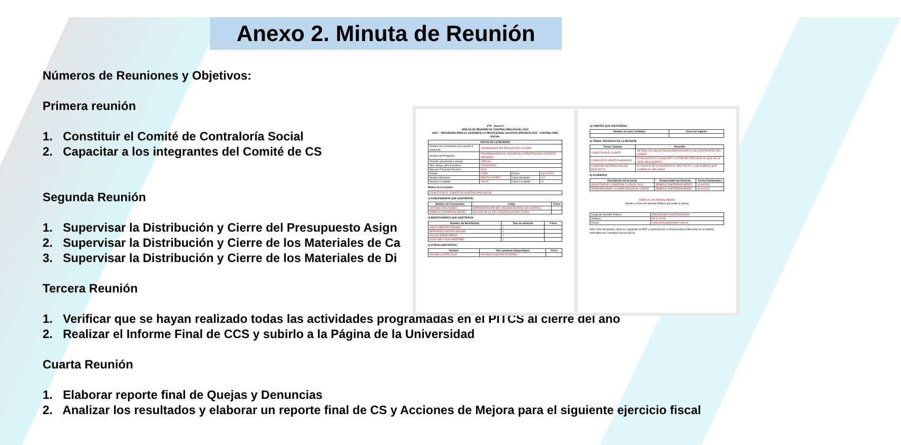Anexo 2. Minuta de Reunión
Números de Reuniones y Objetivos:
Primera reunión
1. Constituir el Comité de Contraloría Social
2. Capacitar a los integrantes del Comité de CS
Segunda Reunión
1. Supervisar la Distribución y Cierre del Presupuesto Asign
2. Supervisar la Distribución y Cierre de los Materiales de Ca
3. Supervisar la Distribución y Cierre de los Materiales de Di
Tercera Reunión
1. Verificar que se hayan realizado todas las actividades programadas en el PITCS al cierre del año
2. Realizar el Informe Final de CCS y subirlo a la Página de la Universidad
Cuarta Reunión
1. Elaborar reporte final de Quejas y Denuncias
2. Analizar los resultados y elaborar un reporte final de CS y Acciones de Mejora para el siguiente ejercicio fiscal
UTP Anexo 2
MINUTA DE REUNIÓN DE CONTRALORÍA SOCIAL 2023
S247 – PROGRAMA PARA EL DESARROLLO PROFESIONAL DOCENTE (PRODEP) 2023 CONTRALORÍA SOCIAL
| DATOS DE LA REUNIÓN | | | |
| --- | --- | --- | --- |
| Nombre de la Institución que ejecuta el programa: | UNIVERSIDAD POLITÉCNICA DE LA CDMX | | |
| Nombre del Programa: | PROGRAMA PARA EL DESARROLLO PROFESIONAL DOCENTE (PRODEP) | | |
| Reunión (presencial o virtual): | VIRTUAL | | |
| Tipo: Apoyo, obra o servicio: | FINANCIERO | | |
| Ejercicio Fiscal del Recurso: | 2023 | | |
| Estado: | CDMX | Fecha: | 04/10/2023 |
| Nombre Municipio: | BENITO JUÁREZ | Clave Municipio | 014 |
| Nombre Localidad: | XOCO | Clave Localidad | 01 |
Motivo de la reunión:
| CONSTITUIR EL COMITÉ DE CONTRALORÍA SOCIAL |
1) FUNCIONARIOS QUE ASISTIERON:
| Nombre del Funcionario | Cargo | Firma |
| --- | --- | --- |
| ANTONIO LEAL NUÑEZ | REPRESENTANTE DEL ÓRGANO ESTATAL DE CONTROL | |
| REBECA CONTRERAS PERÉZ | ENLACE DE CS DE LA INSTANCIA EJECUTORA | |
2) BENEFICIARIOS QUE ASISTIERON
| Nombre del Beneficiario | Tipo de asistente | Firma |
| --- | --- | --- |
| AMALIA BENÍTEZ ROSSEL | 1 | |
| BERNARDO CASTRO RANGEL | 1 | |
| MIGUEL PÉREZ PÉREZ | 1 | |
| ROSA ISELA DÍAZ MARTÍNEZ | 1 | |
3) OTROS ASISTENTES:
| Nombre | Otro asistente (Especifique) | Firma |
| --- | --- | --- |
| DAYANA CORTEZ RUÍZ | INVITADO AUDITOR EXTERNO | |
4) COMITÉS QUE ASISTIERON:
| Nombre de (los) Comité(s) | Clave del registro |
| --- | --- |
5) TEMAS TRATADOS EN LA REUNIÓN
| Temas Tratados | Describir |
| --- | --- |
| CONSTITUIR EL COMITÉ | SE REALIZÓ UNA VOTACIÓN PARA ELEGIR A LOS INTEGRANTES DEL COMITÉ |
| CONOCER EL MONTO ASIGNADO | EL ENLACE DIO A CONOCER LA CIFRA DEL RECURSO AL QUE SE LE DARÁ SEGUIMIENTO |
| CONOCER INFORMACIÓN DEL PROYECTO | EL ENLACE DE CS MUESTRA EL PROYECTO Y LOS RUBROS QUE CUBREN EL RECURSO |
6) ACUERDOS
| Descripción del Acuerdo | Responsable del Acuerdo | Fecha Compromiso |
| --- | --- | --- |
| REGISTRAR EL COMITÉ DE CS EN EL SICS | REBECA CONTRERAS PERÉZ | 12/10/2023 |
| PROPORCIONAR LA CAPACITACIÓN AL COMITÉ | REBECA CONTRERAS PERÉZ | 09/10/2023 |
REBECA CONTRERAS PERÉZ
Nombre y firma del Servidor Público que emite la minuta
| Cargo del Servidor Público: | PROFESORA INVESTIGADORA |
| Teléfono: | 55 12 34 56 |
| Correo | rebecontreras@upcdmx.sep.mx |
Nota: Este documento, debe ser registrado en PDF y capturado por el Responsable Institucional en el Sistema Informático de Contraloría Social (SICS).